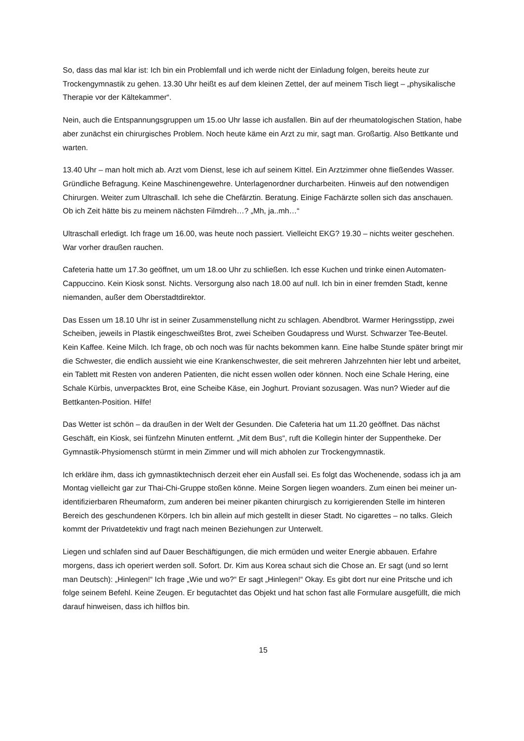So, dass das mal klar ist: Ich bin ein Problemfall und ich werde nicht der Einladung folgen, bereits heute zur Trockengymnastik zu gehen. 13.30 Uhr heißt es auf dem kleinen Zettel, der auf meinem Tisch liegt – „physikalische Therapie vor der Kältekammer“.
Nein, auch die Entspannungsgruppen um 15.oo Uhr lasse ich ausfallen. Bin auf der rheumatologischen Station, habe aber zunächst ein chirurgisches Problem. Noch heute käme ein Arzt zu mir, sagt man. Großartig. Also Bettkante und warten.
13.40 Uhr – man holt mich ab. Arzt vom Dienst, lese ich auf seinem Kittel. Ein Arztzimmer ohne fließendes Wasser. Gründliche Befragung. Keine Maschinengewehre. Unterlagenordner durcharbeiten. Hinweis auf den notwendigen Chirurgen. Weiter zum Ultraschall. Ich sehe die Chefärztin. Beratung. Einige Fachärzte sollen sich das anschauen. Ob ich Zeit hätte bis zu meinem nächsten Filmdreh…? „Mh, ja..mh…“
Ultraschall erledigt. Ich frage um 16.00, was heute noch passiert. Vielleicht EKG? 19.30 – nichts weiter geschehen. War vorher draußen rauchen.
Cafeteria hatte um 17.3o geöffnet, um um 18.oo Uhr zu schließen. Ich esse Kuchen und trinke einen Automaten-Cappuccino. Kein Kiosk sonst. Nichts. Versorgung also nach 18.00 auf null. Ich bin in einer fremden Stadt, kenne niemanden, außer dem Oberstadtdirektor.
Das Essen um 18.10 Uhr ist in seiner Zusammenstellung nicht zu schlagen. Abendbrot. Warmer Heringsstipp, zwei Scheiben, jeweils in Plastik eingeschweißtes Brot, zwei Scheiben Goudapress und Wurst. Schwarzer Tee-Beutel. Kein Kaffee. Keine Milch. Ich frage, ob och noch was für nachts bekommen kann. Eine halbe Stunde später bringt mir die Schwester, die endlich aussieht wie eine Krankenschwester, die seit mehreren Jahrzehnten hier lebt und arbeitet, ein Tablett mit Resten von anderen Patienten, die nicht essen wollen oder können. Noch eine Schale Hering, eine Schale Kürbis, unverpacktes Brot, eine Scheibe Käse, ein Joghurt. Proviant sozusagen. Was nun? Wieder auf die Bettkanten-Position. Hilfe!
Das Wetter ist schön – da draußen in der Welt der Gesunden. Die Cafeteria hat um 11.20 geöffnet. Das nächst Geschäft, ein Kiosk, sei fünfzehn Minuten entfernt. „Mit dem Bus“, ruft die Kollegin hinter der Suppentheke. Der Gymnastik-Physiomensch stürmt in mein Zimmer und will mich abholen zur Trockengymnastik.
Ich erkläre ihm, dass ich gymnastiktechnisch derzeit eher ein Ausfall sei. Es folgt das Wochenende, sodass ich ja am Montag vielleicht gar zur Thai-Chi-Gruppe stoßen könne. Meine Sorgen liegen woanders. Zum einen bei meiner un-identifizierbaren Rheumaform, zum anderen bei meiner pikanten chirurgisch zu korrigierenden Stelle im hinteren Bereich des geschundenen Körpers. Ich bin allein auf mich gestellt in dieser Stadt. No cigarettes – no talks. Gleich kommt der Privatdetektiv und fragt nach meinen Beziehungen zur Unterwelt.
Liegen und schlafen sind auf Dauer Beschäftigungen, die mich ermüden und weiter Energie abbauen. Erfahre morgens, dass ich operiert werden soll. Sofort. Dr. Kim aus Korea schaut sich die Chose an. Er sagt (und so lernt man Deutsch): „Hinlegen!“ Ich frage „Wie und wo?“ Er sagt „Hinlegen!“ Okay. Es gibt dort nur eine Pritsche und ich folge seinem Befehl. Keine Zeugen. Er begutachtet das Objekt und hat schon fast alle Formulare ausgefüllt, die mich darauf hinweisen, dass ich hilflos bin.
15